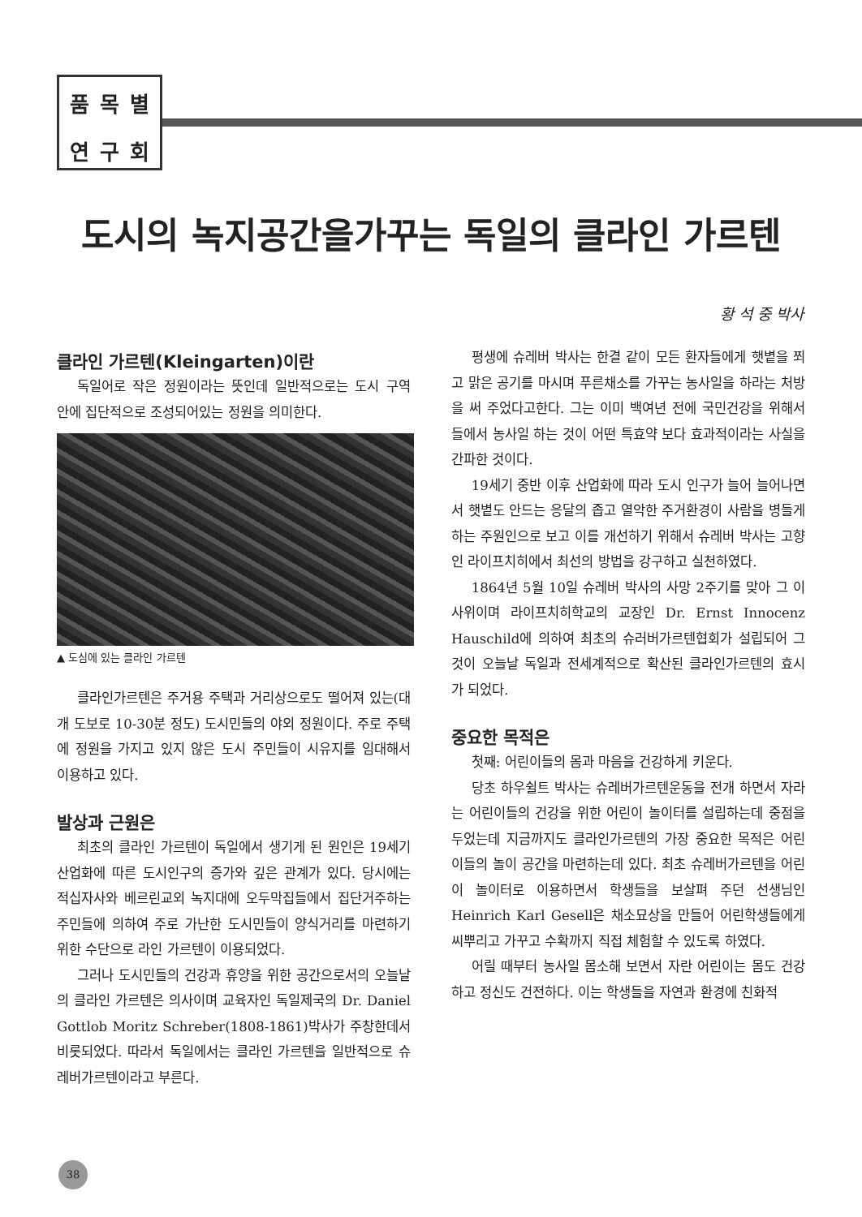품목별연구회
도시의 녹지공간을가꾸는 독일의 클라인 가르텐
황 석 중 박사
클라인 가르텐(Kleingarten)이란
독일어로 작은 정원이라는 뜻인데 일반적으로는 도시 구역 안에 집단적으로 조성되어있는 정원을 의미한다.
▲ 도심에 있는 클라인 가르텐
클라인가르텐은 주거용 주택과 거리상으로도 떨어져 있는(대개 도보로 10-30분 정도) 도시민들의 야외 정원이다. 주로 주택에 정원을 가지고 있지 않은 도시 주민들이 시유지를 임대해서 이용하고 있다.
발상과 근원은
최초의 클라인 가르텐이 독일에서 생기게 된 원인은 19세기 산업화에 따른 도시인구의 증가와 깊은 관계가 있다. 당시에는 적십자사와 베르린교외 녹지대에 오두막집들에서 집단거주하는 주민들에 의하여 주로 가난한 도시민들이 양식거리를 마련하기 위한 수단으로 라인 가르텐이 이용되었다.
그러나 도시민들의 건강과 휴양을 위한 공간으로서의 오늘날의 클라인 가르텐은 의사이며 교육자인 독일제국의 Dr. Daniel Gottlob Moritz Schreber(1808-1861)박사가 주창한데서 비롯되었다. 따라서 독일에서는 클라인 가르텐을 일반적으로 슈레버가르텐이라고 부른다.
평생에 슈레버 박사는 한결 같이 모든 환자들에게 햇볕을 쬐고 맑은 공기를 마시며 푸른채소를 가꾸는 농사일을 하라는 처방을 써 주었다고한다. 그는 이미 백여년 전에 국민건강을 위해서 들에서 농사일 하는 것이 어떤 특효약 보다 효과적이라는 사실을 간파한 것이다.
19세기 중반 이후 산업화에 따라 도시 인구가 늘어 늘어나면서 햇볕도 안드는 응달의 좁고 열악한 주거환경이 사람을 병들게하는 주원인으로 보고 이를 개선하기 위해서 슈레버 박사는 고향인 라이프치히에서 최선의 방법을 강구하고 실천하였다.
1864년 5월 10일 슈레버 박사의 사망 2주기를 맞아 그 이 사위이며 라이프치히학교의 교장인 Dr. Ernst Innocenz Hauschild에 의하여 최초의 슈러버가르텐협회가 설립되어 그것이 오늘날 독일과 전세계적으로 확산된 클라인가르텐의 효시가 되었다.
중요한 목적은
첫째: 어린이들의 몸과 마음을 건강하게 키운다.
당초 하우쉴트 박사는 슈레버가르텐운동을 전개 하면서 자라는 어린이들의 건강을 위한 어린이 놀이터를 설립하는데 중점을 두었는데 지금까지도 클라인가르텐의 가장 중요한 목적은 어린이들의 놀이 공간을 마련하는데 있다. 최초 슈레버가르텐을 어린이 놀이터로 이용하면서 학생들을 보살펴 주던 선생님인 Heinrich Karl Gesell은 채소묘상을 만들어 어린학생들에게 씨뿌리고 가꾸고 수확까지 직접 체험할 수 있도록 하였다.
어릴 때부터 농사일 몸소해 보면서 자란 어린이는 몸도 건강하고 정신도 건전하다. 이는 학생들을 자연과 환경에 친화적
38